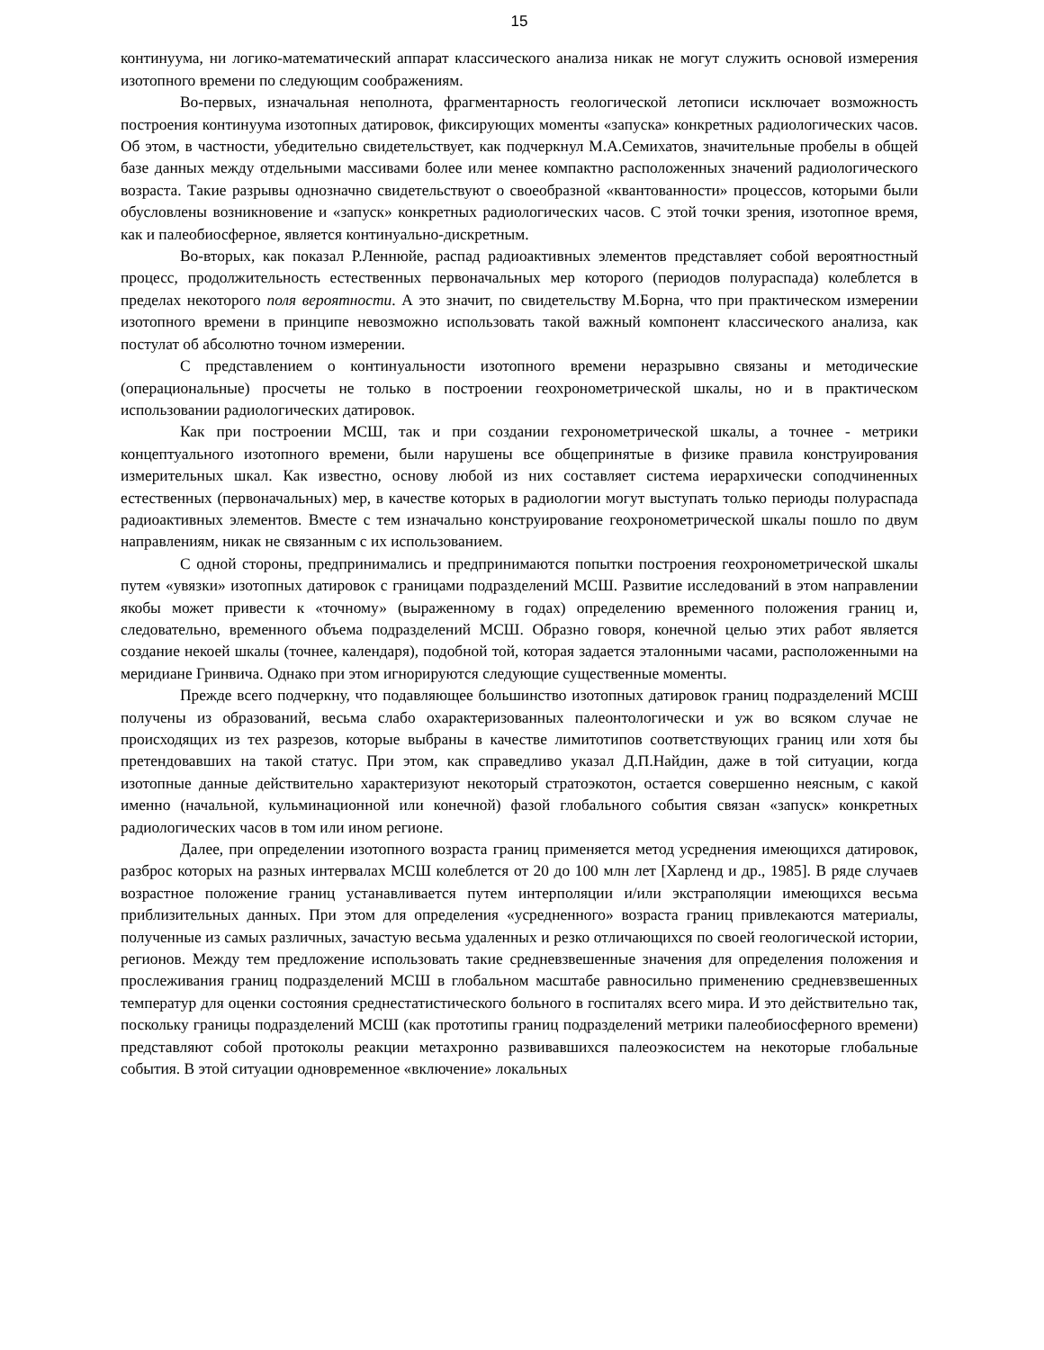15
континуума, ни логико-математический аппарат классического анализа никак не могут служить основой измерения изотопного времени по следующим соображениям.
Во-первых, изначальная неполнота, фрагментарность геологической летописи исключает возможность построения континуума изотопных датировок, фиксирующих моменты «запуска» конкретных радиологических часов. Об этом, в частности, убедительно свидетельствует, как подчеркнул М.А.Семихатов, значительные пробелы в общей базе данных между отдельными массивами более или менее компактно расположенных значений радиологического возраста. Такие разрывы однозначно свидетельствуют о своеобразной «квантованности» процессов, которыми были обусловлены возникновение и «запуск» конкретных радиологических часов. С этой точки зрения, изотопное время, как и палеобиосферное, является континуально-дискретным.
Во-вторых, как показал Р.Леннюйе, распад радиоактивных элементов представляет собой вероятностный процесс, продолжительность естественных первоначальных мер которого (периодов полураспада) колеблется в пределах некоторого поля вероятности. А это значит, по свидетельству М.Борна, что при практическом измерении изотопного времени в принципе невозможно использовать такой важный компонент классического анализа, как постулат об абсолютно точном измерении.
С представлением о континуальности изотопного времени неразрывно связаны и методические (операциональные) просчеты не только в построении геохронометрической шкалы, но и в практическом использовании радиологических датировок.
Как при построении МСШ, так и при создании гехронометрической шкалы, а точнее - метрики концептуального изотопного времени, были нарушены все общепринятые в физике правила конструирования измерительных шкал. Как известно, основу любой из них составляет система иерархически соподчиненных естественных (первоначальных) мер, в качестве которых в радиологии могут выступать только периоды полураспада радиоактивных элементов. Вместе с тем изначально конструирование геохронометрической шкалы пошло по двум направлениям, никак не связанным с их использованием.
С одной стороны, предпринимались и предпринимаются попытки построения геохронометрической шкалы путем «увязки» изотопных датировок с границами подразделений МСШ. Развитие исследований в этом направлении якобы может привести к «точному» (выраженному в годах) определению временного положения границ и, следовательно, временного объема подразделений МСШ. Образно говоря, конечной целью этих работ является создание некоей шкалы (точнее, календаря), подобной той, которая задается эталонными часами, расположенными на меридиане Гринвича. Однако при этом игнорируются следующие существенные моменты.
Прежде всего подчеркну, что подавляющее большинство изотопных датировок границ подразделений МСШ получены из образований, весьма слабо охарактеризованных палеонтологически и уж во всяком случае не происходящих из тех разрезов, которые выбраны в качестве лимитотипов соответствующих границ или хотя бы претендовавших на такой статус. При этом, как справедливо указал Д.П.Найдин, даже в той ситуации, когда изотопные данные действительно характеризуют некоторый стратоэкотон, остается совершенно неясным, с какой именно (начальной, кульминационной или конечной) фазой глобального события связан «запуск» конкретных радиологических часов в том или ином регионе.
Далее, при определении изотопного возраста границ применяется метод усреднения имеющихся датировок, разброс которых на разных интервалах МСШ колеблется от 20 до 100 млн лет [Харленд и др., 1985]. В ряде случаев возрастное положение границ устанавливается путем интерполяции и/или экстраполяции имеющихся весьма приблизительных данных. При этом для определения «усредненного» возраста границ привлекаются материалы, полученные из самых различных, зачастую весьма удаленных и резко отличающихся по своей геологической истории, регионов. Между тем предложение использовать такие средневзвешенные значения для определения положения и прослеживания границ подразделений МСШ в глобальном масштабе равносильно применению средневзвешенных температур для оценки состояния среднестатистического больного в госпиталях всего мира. И это действительно так, поскольку границы подразделений МСШ (как прототипы границ подразделений метрики палеобиосферного времени) представляют собой протоколы реакции метахронно развивавшихся палеоэкосистем на некоторые глобальные события. В этой ситуации одновременное «включение» локальных